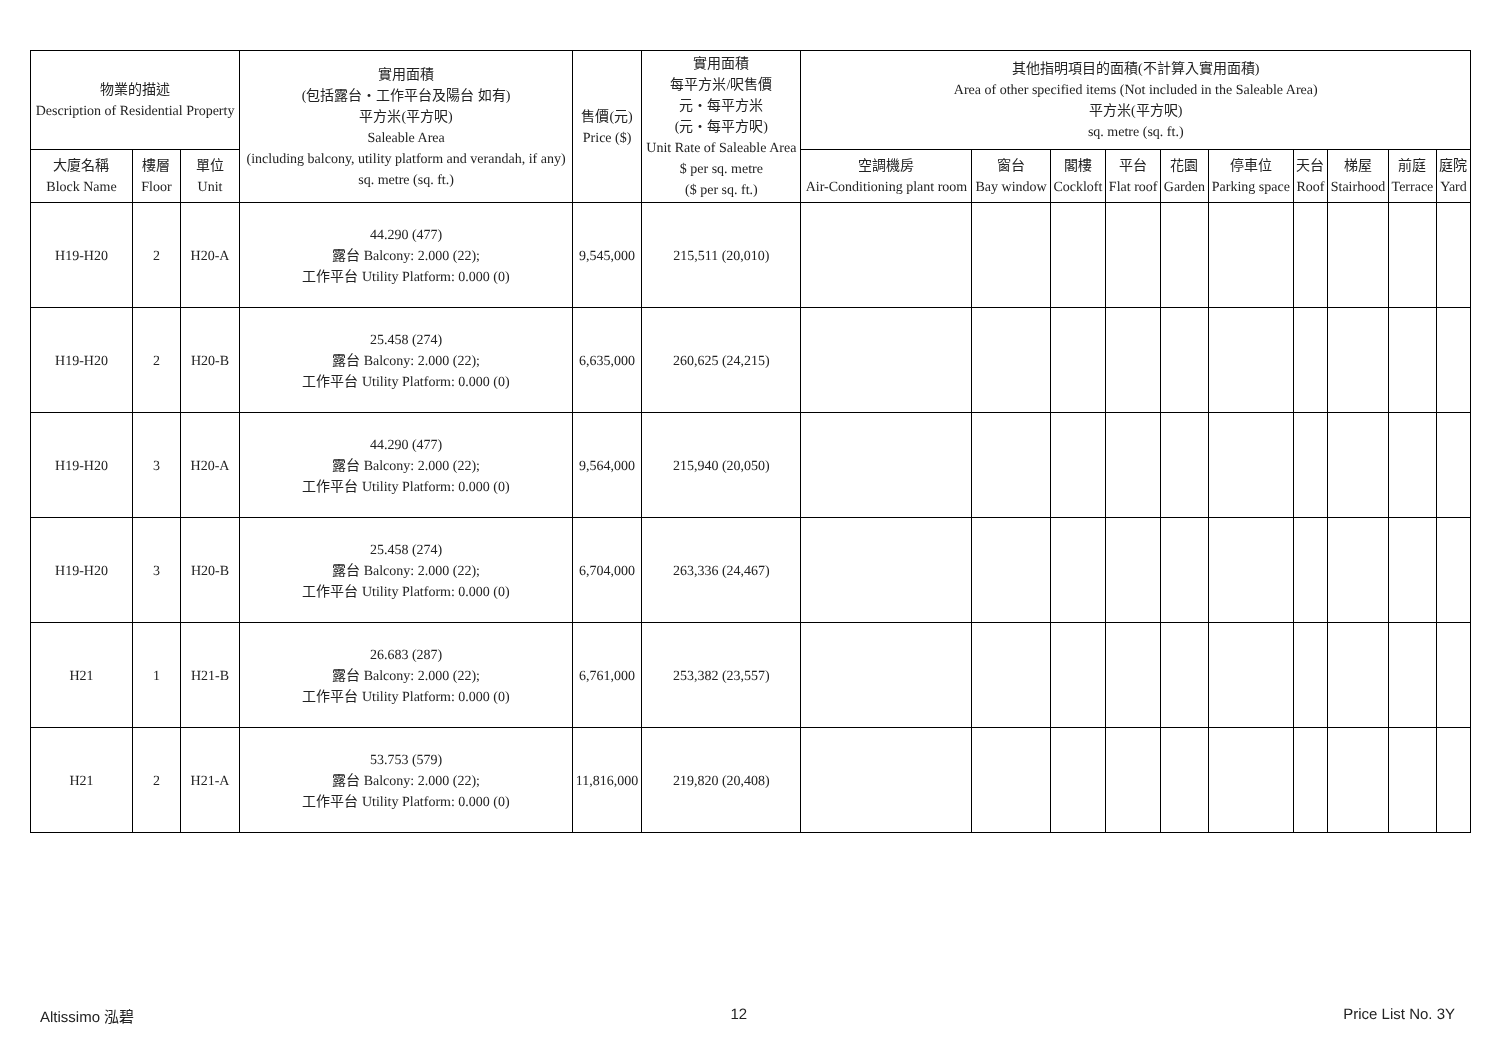| 物業的描述 Description of Residential Property | | | 實用面積 (包括露台・工作平台及陽台 如有) 平方米(平方呎) Saleable Area (including balcony, utility platform and verandah, if any) sq. metre (sq. ft.) | 售價(元) Price ($) | 實用面積 每平方米/呎售價 元・每平方米 (元・每平方呎) Unit Rate of Saleable Area $ per sq. metre ($ per sq. ft.) | 其他指明項目的面積(不計算入實用面積) Area of other specified items (Not included in the Saleable Area) 平方米(平方呎) sq. metre (sq. ft.) | | | | | | | | | |
| --- | --- | --- | --- | --- | --- | --- | --- | --- | --- | --- | --- | --- | --- | --- | --- |
| 大廈名稱 Block Name | 樓層 Floor | 單位 Unit | | | | 空調機房 Air-Conditioning plant room | 窗台 Bay window | 閣樓 Cockloft | 平台 Flat roof | 花園 Garden | 停車位 Parking space | 天台 Roof | 梯屋 Stairhood | 前庭 Terrace | 庭院 Yard |
| H19-H20 | 2 | H20-A | 44.290 (477) 露台 Balcony: 2.000 (22); 工作平台 Utility Platform: 0.000 (0) | 9,545,000 | 215,511 (20,010) | | | | | | | | | | |
| H19-H20 | 2 | H20-B | 25.458 (274) 露台 Balcony: 2.000 (22); 工作平台 Utility Platform: 0.000 (0) | 6,635,000 | 260,625 (24,215) | | | | | | | | | | |
| H19-H20 | 3 | H20-A | 44.290 (477) 露台 Balcony: 2.000 (22); 工作平台 Utility Platform: 0.000 (0) | 9,564,000 | 215,940 (20,050) | | | | | | | | | | |
| H19-H20 | 3 | H20-B | 25.458 (274) 露台 Balcony: 2.000 (22); 工作平台 Utility Platform: 0.000 (0) | 6,704,000 | 263,336 (24,467) | | | | | | | | | | |
| H21 | 1 | H21-B | 26.683 (287) 露台 Balcony: 2.000 (22); 工作平台 Utility Platform: 0.000 (0) | 6,761,000 | 253,382 (23,557) | | | | | | | | | | |
| H21 | 2 | H21-A | 53.753 (579) 露台 Balcony: 2.000 (22); 工作平台 Utility Platform: 0.000 (0) | 11,816,000 | 219,820 (20,408) | | | | | | | | | | |
Altissimo 泓碧 12 Price List No. 3Y